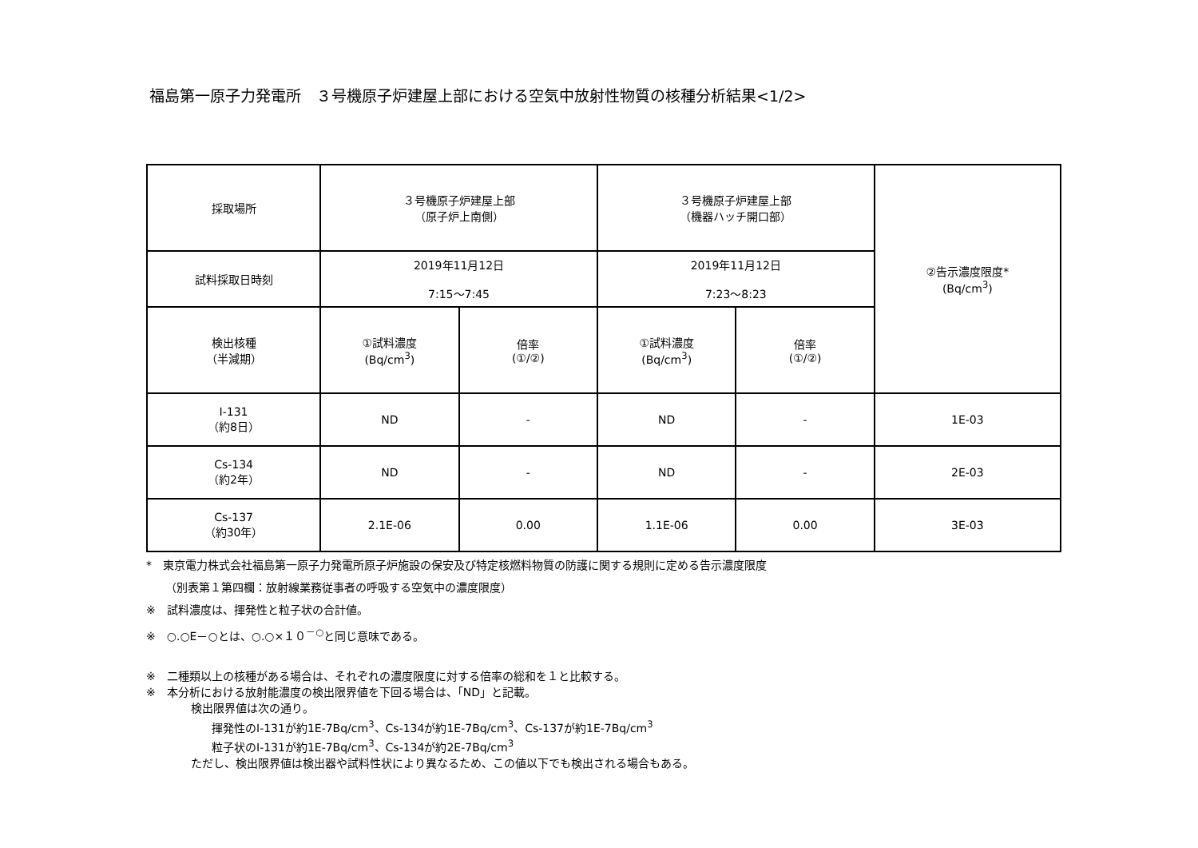福島第一原子力発電所　３号機原子炉建屋上部における空気中放射性物質の核種分析結果<1/2>
| 採取場所 | ３号機原子炉建屋上部 （原子炉上南側） | | ３号機原子炉建屋上部 （機器ハッチ開口部） | | ②告示濃度限度* (Bq/cm<sup>3</sup>) |
| --- | --- | --- | --- | --- | --- |
| 試料採取日時刻 | 2019年11月12日 7:15～7:45 | | 2019年11月12日 7:23～8:23 | | |
| 検出核種 （半減期） | ①試料濃度 (Bq/cm<sup>3</sup>) | 倍率 (①/②) | ①試料濃度 (Bq/cm<sup>3</sup>) | 倍率 (①/②) | |
| I-131 （約8日） | ND | - | ND | - | 1E-03 |
| Cs-134 （約2年） | ND | - | ND | - | 2E-03 |
| Cs-137 （約30年） | 2.1E-06 | 0.00 | 1.1E-06 | 0.00 | 3E-03 |
*　東京電力株式会社福島第一原子力発電所原子炉施設の保安及び特定核燃料物質の防護に関する規則に定める告示濃度限度
（別表第１第四欄：放射線業務従事者の呼吸する空気中の濃度限度）
※　試料濃度は、揮発性と粒子状の合計値。
※　○.○E－○とは、○.○×１０<sup>－○</sup>と同じ意味である。
※　二種類以上の核種がある場合は、それぞれの濃度限度に対する倍率の総和を１と比較する。
※　本分析における放射能濃度の検出限界値を下回る場合は、「ND」と記載。
検出限界値は次の通り。
揮発性のI-131が約1E-7Bq/cm<sup>3</sup>、Cs-134が約1E-7Bq/cm<sup>3</sup>、Cs-137が約1E-7Bq/cm<sup>3</sup>
粒子状のI-131が約1E-7Bq/cm<sup>3</sup>、Cs-134が約2E-7Bq/cm<sup>3</sup>
ただし、検出限界値は検出器や試料性状により異なるため、この値以下でも検出される場合もある。